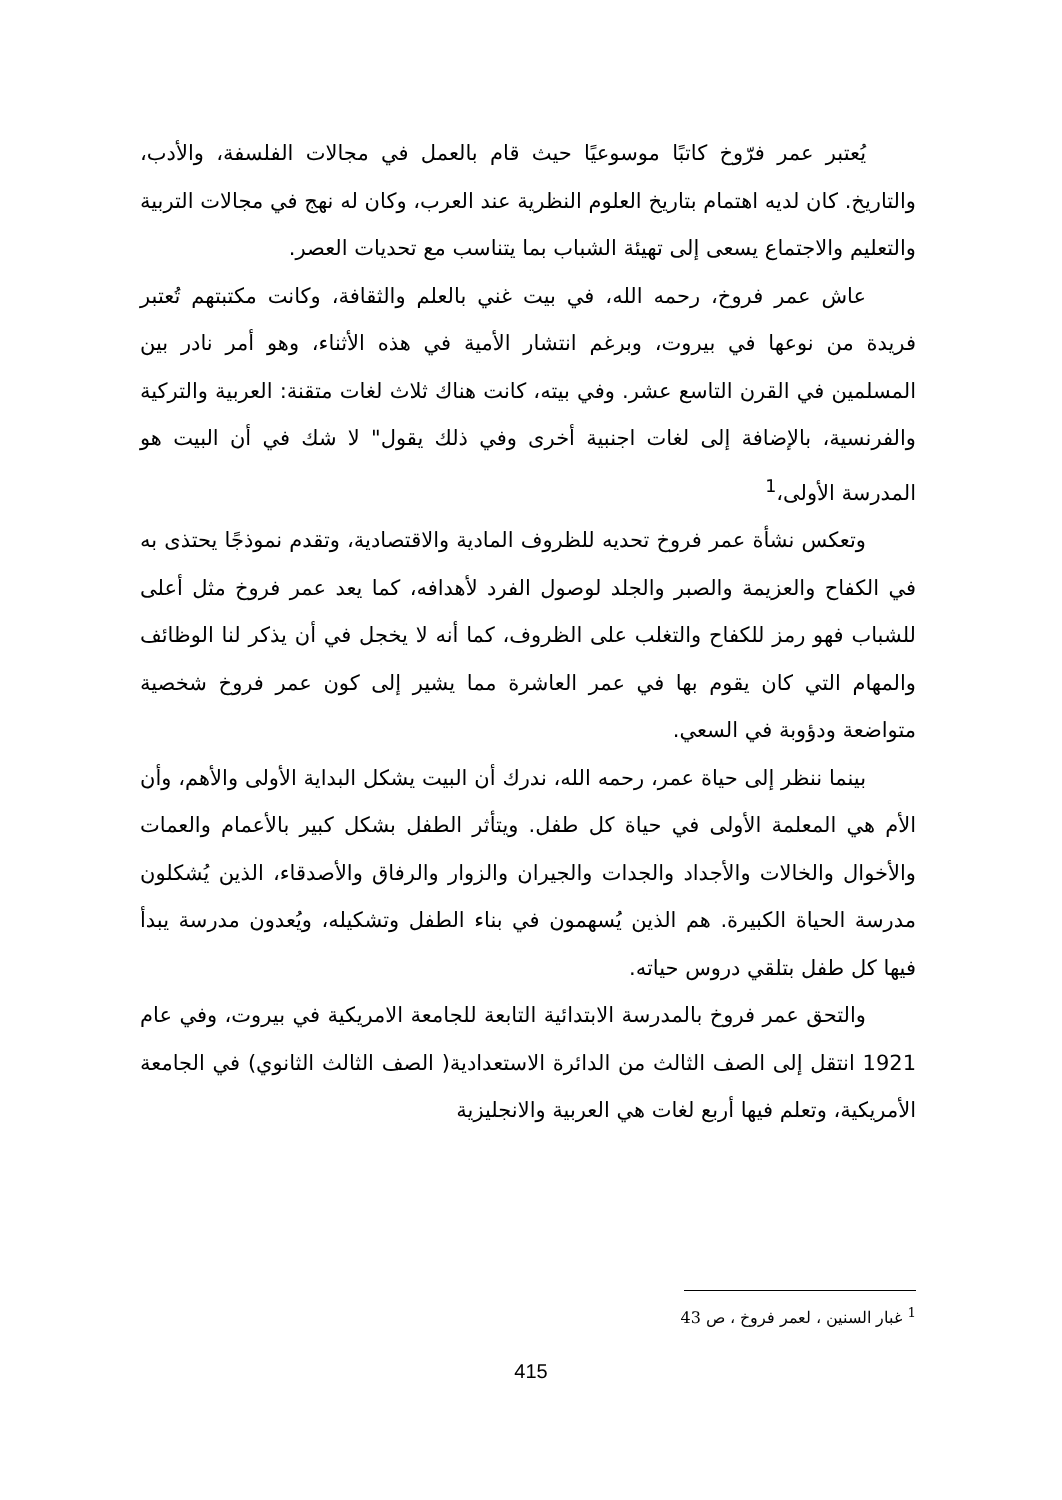يُعتبر عمر فرّوخ كاتبًا موسوعيًا حيث قام بالعمل في مجالات الفلسفة، والأدب، والتاريخ. كان لديه اهتمام بتاريخ العلوم النظرية عند العرب، وكان له نهج في مجالات التربية والتعليم والاجتماع يسعى إلى تهيئة الشباب بما يتناسب مع تحديات العصر.
عاش عمر فروخ، رحمه الله، في بيت غني بالعلم والثقافة، وكانت مكتبتهم تُعتبر فريدة من نوعها في بيروت، وبرغم انتشار الأمية في هذه الأثناء، وهو أمر نادر بين المسلمين في القرن التاسع عشر. وفي بيته، كانت هناك ثلاث لغات متقنة: العربية والتركية والفرنسية، بالإضافة إلى لغات اجنبية أخرى وفي ذلك يقول" لا شك في أن البيت هو المدرسة الأولى،<sup>1</sup>
وتعكس نشأة عمر فروخ تحديه للظروف المادية والاقتصادية، وتقدم نموذجًا يحتذى به في الكفاح والعزيمة والصبر والجلد لوصول الفرد لأهدافه، كما يعد عمر فروخ مثل أعلى للشباب فهو رمز للكفاح والتغلب على الظروف، كما أنه لا يخجل في أن يذكر لنا الوظائف والمهام التي كان يقوم بها في عمر العاشرة مما يشير إلى كون عمر فروخ شخصية متواضعة ودؤوبة في السعي.
بينما ننظر إلى حياة عمر، رحمه الله، ندرك أن البيت يشكل البداية الأولى والأهم، وأن الأم هي المعلمة الأولى في حياة كل طفل. ويتأثر الطفل بشكل كبير بالأعمام والعمات والأخوال والخالات والأجداد والجدات والجيران والزوار والرفاق والأصدقاء، الذين يُشكلون مدرسة الحياة الكبيرة. هم الذين يُسهمون في بناء الطفل وتشكيله، ويُعدون مدرسة يبدأ فيها كل طفل بتلقي دروس حياته.
والتحق عمر فروخ بالمدرسة الابتدائية التابعة للجامعة الامريكية في بيروت، وفي عام 1921 انتقل إلى الصف الثالث من الدائرة الاستعدادية( الصف الثالث الثانوي) في الجامعة الأمريكية، وتعلم فيها أربع لغات هي العربية والانجليزية
<sup>1</sup> غبار السنين ، لعمر فروخ ، ص 43
415